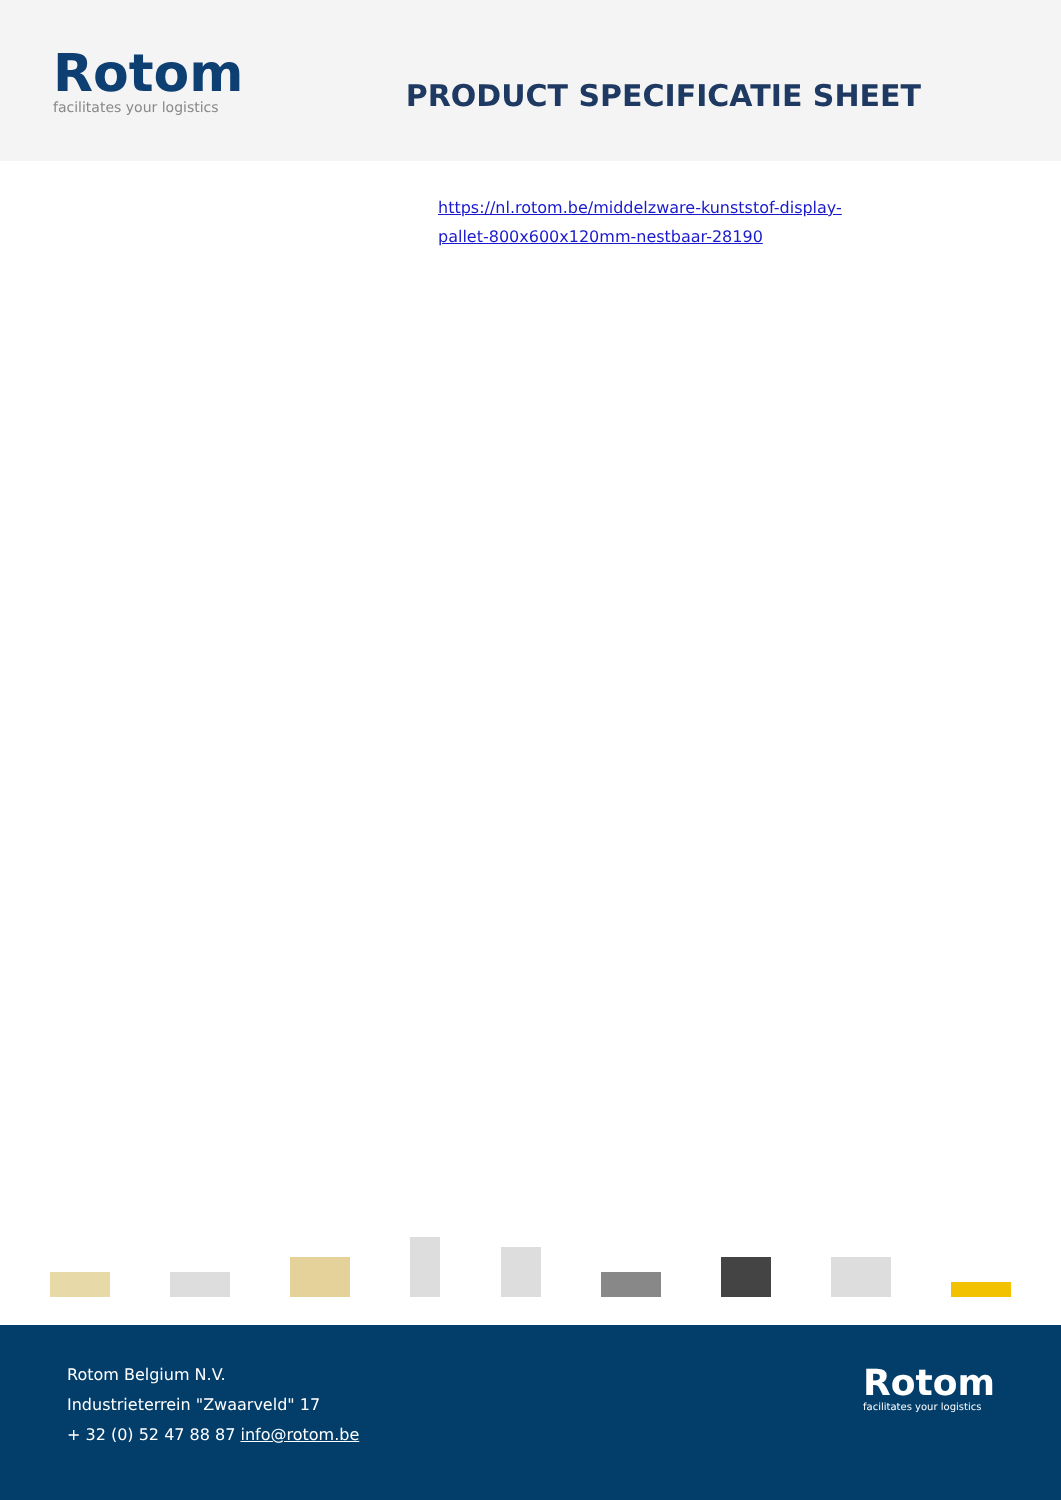Rotom
facilitates your logistics
PRODUCT SPECIFICATIE SHEET
https://nl.rotom.be/middelzware-kunststof-display-pallet-800x600x120mm-nestbaar-28190
Rotom Belgium N.V.
Industrieterrein "Zwaarveld" 17
+ 32 (0) 52 47 88 87 info@rotom.be
Rotom
facilitates your logistics